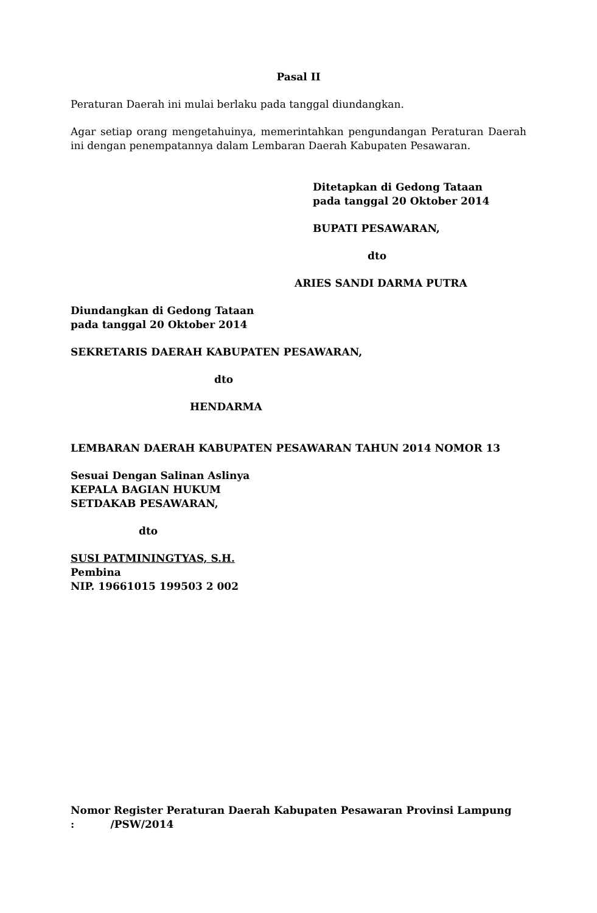Pasal II
Peraturan Daerah ini mulai berlaku pada tanggal diundangkan.
Agar setiap orang mengetahuinya, memerintahkan pengundangan Peraturan Daerah ini dengan penempatannya dalam Lembaran Daerah Kabupaten Pesawaran.
Ditetapkan di Gedong Tataan
pada tanggal 20 Oktober 2014
BUPATI PESAWARAN,
dto
ARIES SANDI DARMA PUTRA
Diundangkan di Gedong Tataan
pada tanggal 20 Oktober 2014
SEKRETARIS DAERAH KABUPATEN PESAWARAN,
dto
HENDARMA
LEMBARAN DAERAH KABUPATEN PESAWARAN TAHUN 2014 NOMOR 13
Sesuai Dengan Salinan Aslinya
KEPALA BAGIAN HUKUM
SETDAKAB PESAWARAN,
dto
SUSI PATMININGTYAS, S.H.
Pembina
NIP. 19661015 199503 2 002
Nomor Register Peraturan Daerah Kabupaten Pesawaran Provinsi Lampung
: /PSW/2014